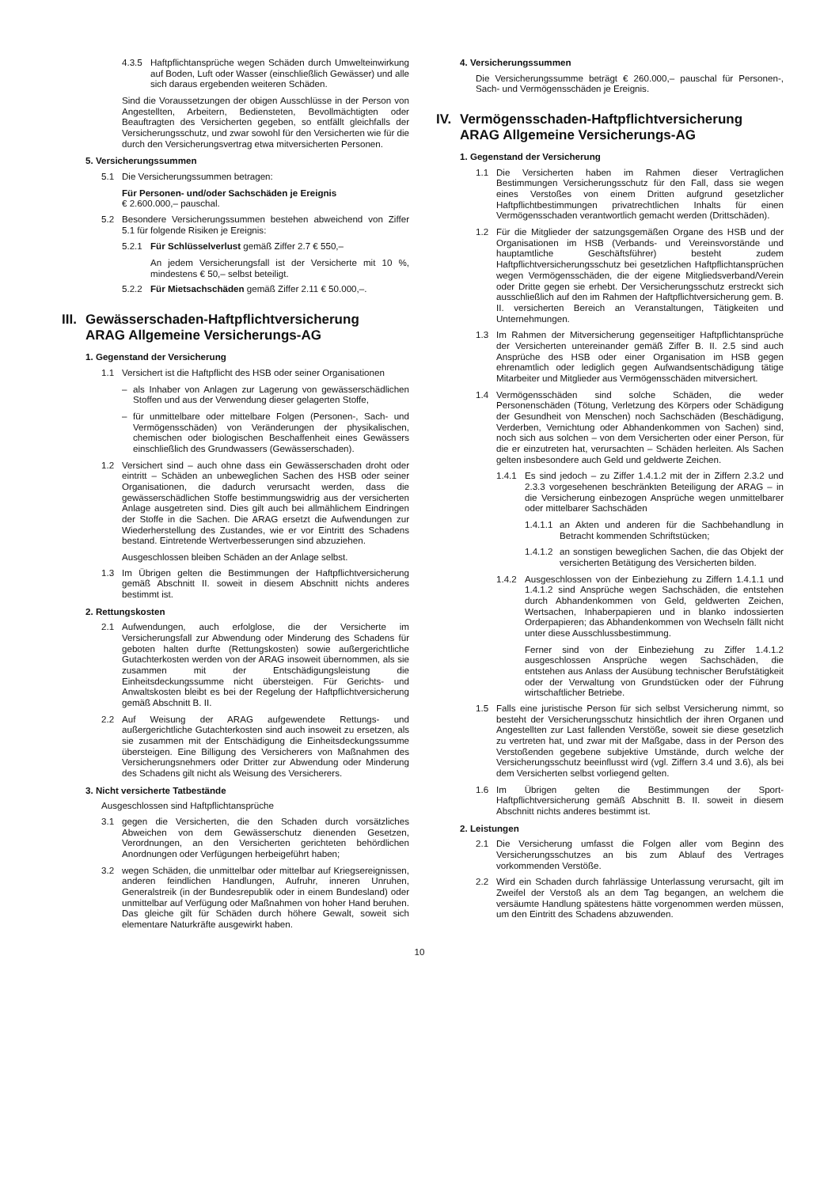4.3.5 Haftpflichtansprüche wegen Schäden durch Umwelteinwirkung auf Boden, Luft oder Wasser (einschließlich Gewässer) und alle sich daraus ergebenden weiteren Schäden.
Sind die Voraussetzungen der obigen Ausschlüsse in der Person von Angestellten, Arbeitern, Bediensteten, Bevollmächtigten oder Beauftragten des Versicherten gegeben, so entfällt gleichfalls der Versicherungsschutz, und zwar sowohl für den Versicherten wie für die durch den Versicherungsvertrag etwa mitversicherten Personen.
5. Versicherungssummen
5.1 Die Versicherungssummen betragen:
Für Personen- und/oder Sachschäden je Ereignis
€ 2.600.000,– pauschal.
5.2 Besondere Versicherungssummen bestehen abweichend von Ziffer 5.1 für folgende Risiken je Ereignis:
5.2.1 Für Schlüsselverlust gemäß Ziffer 2.7 € 550,–
An jedem Versicherungsfall ist der Versicherte mit 10 %, mindestens € 50,– selbst beteiligt.
5.2.2 Für Mietsachschäden gemäß Ziffer 2.11 € 50.000,–.
III. Gewässerschaden-Haftpflichtversicherung
ARAG Allgemeine Versicherungs-AG
1. Gegenstand der Versicherung
1.1 Versichert ist die Haftpflicht des HSB oder seiner Organisationen
– als Inhaber von Anlagen zur Lagerung von gewässerschädlichen Stoffen und aus der Verwendung dieser gelagerten Stoffe,
– für unmittelbare oder mittelbare Folgen (Personen-, Sach- und Vermögensschäden) von Veränderungen der physikalischen, chemischen oder biologischen Beschaffenheit eines Gewässers einschließlich des Grundwassers (Gewässerschaden).
1.2 Versichert sind – auch ohne dass ein Gewässerschaden droht oder eintritt – Schäden an unbeweglichen Sachen des HSB oder seiner Organisationen, die dadurch verursacht werden, dass die gewässerschädlichen Stoffe bestimmungswidrig aus der versicherten Anlage ausgetreten sind. Dies gilt auch bei allmählichem Eindringen der Stoffe in die Sachen. Die ARAG ersetzt die Aufwendungen zur Wiederherstellung des Zustandes, wie er vor Eintritt des Schadens bestand. Eintretende Wertverbesserungen sind abzuziehen.
Ausgeschlossen bleiben Schäden an der Anlage selbst.
1.3 Im Übrigen gelten die Bestimmungen der Haftpflichtversicherung gemäß Abschnitt II. soweit in diesem Abschnitt nichts anderes bestimmt ist.
2. Rettungskosten
2.1 Aufwendungen, auch erfolglose, die der Versicherte im Versicherungsfall zur Abwendung oder Minderung des Schadens für geboten halten durfte (Rettungskosten) sowie außergerichtliche Gutachterkosten werden von der ARAG insoweit übernommen, als sie zusammen mit der Entschädigungsleistung die Einheitsdeckungssumme nicht übersteigen. Für Gerichts- und Anwaltskosten bleibt es bei der Regelung der Haftpflichtversicherung gemäß Abschnitt B. II.
2.2 Auf Weisung der ARAG aufgewendete Rettungs- und außergerichtliche Gutachterkosten sind auch insoweit zu ersetzen, als sie zusammen mit der Entschädigung die Einheitsdeckungssumme übersteigen. Eine Billigung des Versicherers von Maßnahmen des Versicherungsnehmers oder Dritter zur Abwendung oder Minderung des Schadens gilt nicht als Weisung des Versicherers.
3. Nicht versicherte Tatbestände
Ausgeschlossen sind Haftpflichtansprüche
3.1 gegen die Versicherten, die den Schaden durch vorsätzliches Abweichen von dem Gewässerschutz dienenden Gesetzen, Verordnungen, an den Versicherten gerichteten behördlichen Anordnungen oder Verfügungen herbeigeführt haben;
3.2 wegen Schäden, die unmittelbar oder mittelbar auf Kriegsereignissen, anderen feindlichen Handlungen, Aufruhr, inneren Unruhen, Generalstreik (in der Bundesrepublik oder in einem Bundesland) oder unmittelbar auf Verfügung oder Maßnahmen von hoher Hand beruhen. Das gleiche gilt für Schäden durch höhere Gewalt, soweit sich elementare Naturkräfte ausgewirkt haben.
4. Versicherungssummen
Die Versicherungssumme beträgt € 260.000,– pauschal für Personen-, Sach- und Vermögensschäden je Ereignis.
IV. Vermögensschaden-Haftpflichtversicherung
ARAG Allgemeine Versicherungs-AG
1. Gegenstand der Versicherung
1.1 Die Versicherten haben im Rahmen dieser Vertraglichen Bestimmungen Versicherungsschutz für den Fall, dass sie wegen eines Verstoßes von einem Dritten aufgrund gesetzlicher Haftpflichtbestimmungen privatrechtlichen Inhalts für einen Vermögensschaden verantwortlich gemacht werden (Drittschäden).
1.2 Für die Mitglieder der satzungsgemäßen Organe des HSB und der Organisationen im HSB (Verbands- und Vereinsvorstände und hauptamtliche Geschäftsführer) besteht zudem Haftpflichtversicherungsschutz bei gesetzlichen Haftpflichtansprüchen wegen Vermögensschäden, die der eigene Mitgliedsverband/Verein oder Dritte gegen sie erhebt. Der Versicherungsschutz erstreckt sich ausschließlich auf den im Rahmen der Haftpflichtversicherung gem. B. II. versicherten Bereich an Veranstaltungen, Tätigkeiten und Unternehmungen.
1.3 Im Rahmen der Mitversicherung gegenseitiger Haftpflichtansprüche der Versicherten untereinander gemäß Ziffer B. II. 2.5 sind auch Ansprüche des HSB oder einer Organisation im HSB gegen ehrenamtlich oder lediglich gegen Aufwandsentschädigung tätige Mitarbeiter und Mitglieder aus Vermögensschäden mitversichert.
1.4 Vermögensschäden sind solche Schäden, die weder Personenschäden (Tötung, Verletzung des Körpers oder Schädigung der Gesundheit von Menschen) noch Sachschäden (Beschädigung, Verderben, Vernichtung oder Abhandenkommen von Sachen) sind, noch sich aus solchen – von dem Versicherten oder einer Person, für die er einzutreten hat, verursachten – Schäden herleiten. Als Sachen gelten insbesondere auch Geld und geldwerte Zeichen.
1.4.1 Es sind jedoch – zu Ziffer 1.4.1.2 mit der in Ziffern 2.3.2 und 2.3.3 vorgesehenen beschränkten Beteiligung der ARAG – in die Versicherung einbezogen Ansprüche wegen unmittelbarer oder mittelbarer Sachschäden
1.4.1.1 an Akten und anderen für die Sachbehandlung in Betracht kommenden Schriftstücken;
1.4.1.2 an sonstigen beweglichen Sachen, die das Objekt der versicherten Betätigung des Versicherten bilden.
1.4.2 Ausgeschlossen von der Einbeziehung zu Ziffern 1.4.1.1 und 1.4.1.2 sind Ansprüche wegen Sachschäden, die entstehen durch Abhandenkommen von Geld, geldwerten Zeichen, Wertsachen, Inhaberpapieren und in blanko indossierten Orderpapieren; das Abhandenkommen von Wechseln fällt nicht unter diese Ausschlussbestimmung.
Ferner sind von der Einbeziehung zu Ziffer 1.4.1.2 ausgeschlossen Ansprüche wegen Sachschäden, die entstehen aus Anlass der Ausübung technischer Berufstätigkeit oder der Verwaltung von Grundstücken oder der Führung wirtschaftlicher Betriebe.
1.5 Falls eine juristische Person für sich selbst Versicherung nimmt, so besteht der Versicherungsschutz hinsichtlich der ihren Organen und Angestellten zur Last fallenden Verstöße, soweit sie diese gesetzlich zu vertreten hat, und zwar mit der Maßgabe, dass in der Person des Verstoßenden gegebene subjektive Umstände, durch welche der Versicherungsschutz beeinflusst wird (vgl. Ziffern 3.4 und 3.6), als bei dem Versicherten selbst vorliegend gelten.
1.6 Im Übrigen gelten die Bestimmungen der Sport-Haftpflichtversicherung gemäß Abschnitt B. II. soweit in diesem Abschnitt nichts anderes bestimmt ist.
2. Leistungen
2.1 Die Versicherung umfasst die Folgen aller vom Beginn des Versicherungsschutzes an bis zum Ablauf des Vertrages vorkommenden Verstöße.
2.2 Wird ein Schaden durch fahrlässige Unterlassung verursacht, gilt im Zweifel der Verstoß als an dem Tag begangen, an welchem die versäumte Handlung spätestens hätte vorgenommen werden müssen, um den Eintritt des Schadens abzuwenden.
10